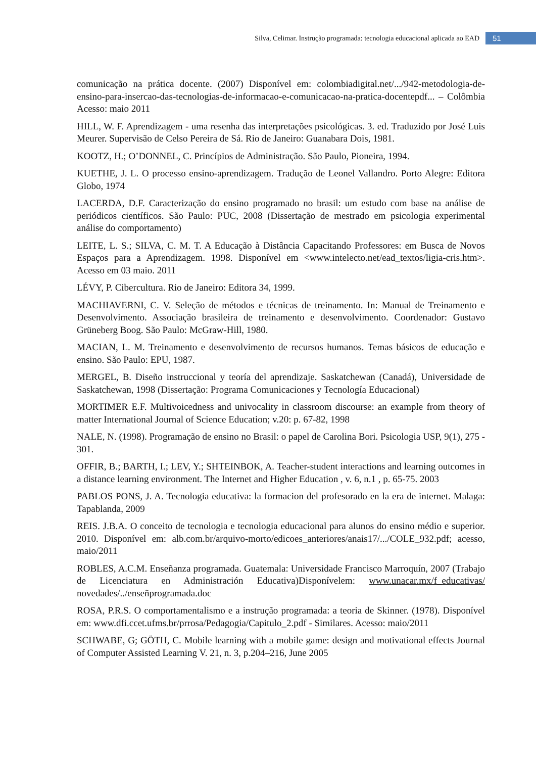Silva, Celimar. Instrução programada: tecnologia educacional aplicada ao EAD 51
comunicação na prática docente. (2007) Disponível em: colombiadigital.net/.../942-metodologia-de-ensino-para-insercao-das-tecnologias-de-informacao-e-comunicacao-na-pratica-docentepdf... – Colômbia Acesso: maio 2011
HILL, W. F. Aprendizagem - uma resenha das interpretações psicológicas. 3. ed. Traduzido por José Luis Meurer. Supervisão de Celso Pereira de Sá. Rio de Janeiro: Guanabara Dois, 1981.
KOOTZ, H.; O’DONNEL, C. Princípios de Administração. São Paulo, Pioneira, 1994.
KUETHE, J. L. O processo ensino-aprendizagem. Tradução de Leonel Vallandro. Porto Alegre: Editora Globo, 1974
LACERDA, D.F. Caracterização do ensino programado no brasil: um estudo com base na análise de periódicos científicos. São Paulo: PUC, 2008 (Dissertação de mestrado em psicologia experimental análise do comportamento)
LEITE, L. S.; SILVA, C. M. T. A Educação à Distância Capacitando Professores: em Busca de Novos Espaços para a Aprendizagem. 1998. Disponível em <www.intelecto.net/ead_textos/ligia-cris.htm>. Acesso em 03 maio. 2011
LÉVY, P. Cibercultura. Rio de Janeiro: Editora 34, 1999.
MACHIAVERNI, C. V. Seleção de métodos e técnicas de treinamento. In: Manual de Treinamento e Desenvolvimento. Associação brasileira de treinamento e desenvolvimento. Coordenador: Gustavo Grüneberg Boog. São Paulo: McGraw-Hill, 1980.
MACIAN, L. M. Treinamento e desenvolvimento de recursos humanos. Temas básicos de educação e ensino. São Paulo: EPU, 1987.
MERGEL, B. Diseño instruccional y teoría del aprendizaje. Saskatchewan (Canadá), Universidade de Saskatchewan, 1998 (Dissertação: Programa Comunicaciones y Tecnología Educacional)
MORTIMER E.F. Multivoicedness and univocality in classroom discourse: an example from theory of matter International Journal of Science Education; v.20: p. 67-82, 1998
NALE, N. (1998). Programação de ensino no Brasil: o papel de Carolina Bori. Psicologia USP, 9(1), 275 - 301.
OFFIR, B.; BARTH, I.; LEV, Y.; SHTEINBOK, A. Teacher-student interactions and learning outcomes in a distance learning environment. The Internet and Higher Education , v. 6, n.1 , p. 65-75. 2003
PABLOS PONS, J. A. Tecnologia educativa: la formacion del profesorado en la era de internet. Malaga: Tapablanda, 2009
REIS. J.B.A. O conceito de tecnologia e tecnologia educacional para alunos do ensino médio e superior. 2010. Disponível em: alb.com.br/arquivo-morto/edicoes_anteriores/anais17/.../COLE_932.pdf; acesso, maio/2011
ROBLES, A.C.M. Enseñanza programada. Guatemala: Universidade Francisco Marroquín, 2007 (Trabajo de Licenciatura en Administración Educativa)Disponívelem: www.unacar.mx/f_educativas/ novedades/../enseñprogramada.doc
ROSA, P.R.S. O comportamentalismo e a instrução programada: a teoria de Skinner. (1978). Disponível em: www.dfi.ccet.ufms.br/prrosa/Pedagogia/Capitulo_2.pdf - Similares. Acesso: maio/2011
SCHWABE, G; GÖTH, C. Mobile learning with a mobile game: design and motivational effects Journal of Computer Assisted Learning V. 21, n. 3, p.204–216, June 2005